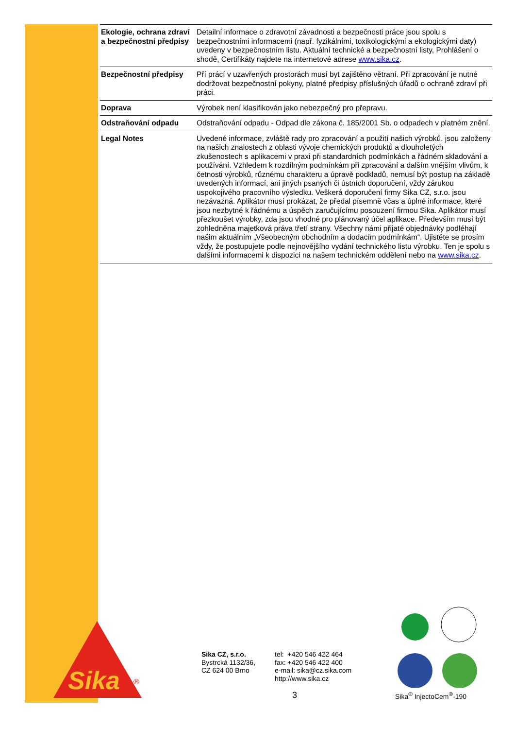| Ekologie, ochrana zdraví a bezpečnostní předpisy | Detailní informace o zdravotní závadnosti a bezpečnosti práce jsou spolu s bezpečnostními informacemi (např. fyzikálními, toxikologickými a ekologickými daty) uvedeny v bezpečnostním listu. Aktuální technické a bezpečnostní listy, Prohlášení o shodě, Certifikáty najdete na internetové adrese www.sika.cz . |
| Bezpečnostní předpisy | Pří prácí v uzavřených prostorách musí byt zajištěno větraní. Při zpracování je nutné dodržovat bezpečnostní pokyny, platné předpisy příslušných úřadů o ochraně zdraví při práci. |
| Doprava | Výrobek není klasifikován jako nebezpečný pro přepravu. |
| Odstraňování odpadu | Odstraňování odpadu - Odpad dle zákona č. 185/2001 Sb. o odpadech v platném znění. |
| Legal Notes | Uvedené informace, zvláště rady pro zpracování a použití našich výrobků, jsou založeny na našich znalostech z oblasti vývoje chemických produktů a dlouholetých zkušenostech s aplikacemi v praxi při standardních podmínkách a řádném skladování a používání. Vzhledem k rozdílným podmínkám při zpracování a dalším vnějším vlivům, k četnosti výrobků, různému charakteru a úpravě podkladů, nemusí být postup na základě uvedených informací, ani jiných psaných či ústních doporučení, vždy zárukou uspokojivého pracovního výsledku. Veškerá doporučení firmy Sika CZ, s.r.o. jsou nezávazná. Aplikátor musí prokázat, že předal písemně včas a úplné informace, které jsou nezbytné k řádnému a úspěch zaručujícímu posouzení firmou Sika. Aplikátor musí přezkoušet výrobky, zda jsou vhodné pro plánovaný účel aplikace. Především musí být zohledněna majetková práva třetí strany. Všechny námi přijaté objednávky podléhají našim aktuálním „Všeobecným obchodním a dodacím podmínkám“. Ujistěte se prosím vždy, že postupujete podle nejnovějšího vydání technického listu výrobku. Ten je spolu s dalšími informacemi k dispozici na našem technickém oddělení nebo na www.sika.cz . |
Sika
®
Sika CZ, s.r.o.
Bystrcká 1132/36,
CZ 624 00 Brno
tel: +420 546 422 464
fax: +420 546 422 400
e-mail: sika@cz.sika.com
http://www.sika.cz
3 Sika<sup>®</sup> InjectoCem<sup>®</sup>-190